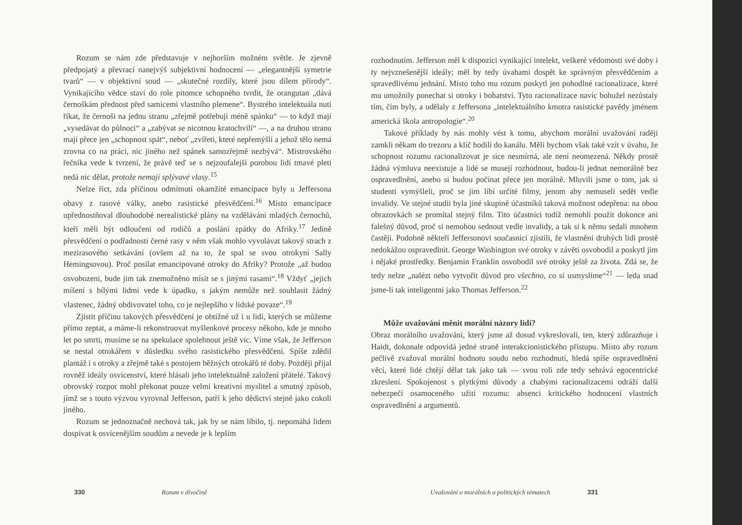Rozum se nám zde představuje v nejhorším možném světle. Je zjevně předpojatý a převrací nanejvýš subjektivní hodnocení — „elegantnější symetrie tvarů“ — v objektivní soud — „skutečné rozdíly, které jsou dílem přírody“. Vynikajícího vědce staví do role pitomce schopného tvrdit, že orangutan „dává černoškám přednost před samicemi vlastního plemene“. Bystrého intelektuála nutí říkat, že černoši na jednu stranu „zřejmě potřebují méně spánku“ — to když mají „vysedávat do půlnoci“ a „zabývat se nicotnou kratochvílí“ —, a na druhou stranu mají přece jen „schopnost spát“, neboť „zvířeti, které nepřemýšlí a jehož tělo nemá zrovna co na práci, nic jiného než spánek samozřejmě nezbývá“. Mistrovského řečníka vede k tvrzení, že právě teď se s nejzoufalejší porobou lidí tmavé pleti nedá nic dělat, protože nemají splývavé vlasy.<sup>15</sup>
Nelze říct, zda příčinou odmítnutí okamžité emancipace byly u Jeffersona obavy z rasové války, anebo rasistické přesvědčení.<sup>16</sup> Místo emancipace upřednostňoval dlouhodobé nerealistické plány na vzdělávání mladých černochů, kteří měli být odloučeni od rodičů a posláni zpátky do Afriky.<sup>17</sup> Jedině přesvědčení o podřadnosti černé rasy v něm však mohlo vyvolávat takový strach z mezirasového setkávání (ovšem až na to, že spal se svou otrokyní Sally Hemingsovou). Proč posílat emancipované otroky do Afriky? Protože „až budou osvobozeni, bude jim tak znemožněno mísit se s jinými rasami“.<sup>18</sup> Vždyť „jejich míšení s bílými lidmi vede k úpadku, s jakým nemůže než souhlasit žádný vlastenec, žádný obdivovatel toho, co je nejlepšího v lidské povaze“.<sup>19</sup>
Zjistit příčinu takových přesvědčení je obtížné už i u lidí, kterých se můžeme přímo zeptat, a máme-li rekonstruovat myšlenkové procesy někoho, kde je mnoho let po smrti, musíme se na spekulace spolehnout ještě víc. Víme však, že Jefferson se nestal otrokářem v důsledku svého rasistického přesvědčení. Spíše zdědil plantáž i s otroky a zřejmě také s postojem běžných otrokářů té doby. Později přijal rovněž ideály osvícenství, které hlásali jeho intelektuálně založení přátelé. Takový obrovský rozpor mohl překonat pouze velmi kreativní myslitel a smutný způsob, jímž se s touto výzvou vyrovnal Jefferson, patří k jeho dědictví stejně jako cokoli jiného.
Rozum se jednoznačně nechová tak, jak by se nám líbilo, tj. nepomáhá lidem dospívat k osvícenějším soudům a nevede je k lepším
330 Rozum v divočině
rozhodnutím. Jefferson měl k dispozici vynikající intelekt, veškeré vědomosti své doby i ty nejvznešenější ideály; měl by tedy úvahami dospět ke správným přesvědčením a spravedlivému jednání. Místo toho mu rozum poskytl jen pohodlné racionalizace, které mu umožnily ponechat si otroky i bohatství. Tyto racionalizace navíc bohužel nezůstaly tím, čím byly, a udělaly z Jeffersona „intelektuálního kmotra rasistické pavědy jménem americká škola antropologie“.<sup>20</sup>
Takové příklady by nás mohly vést k tomu, abychom morální uvažování raději zamkli někam do trezoru a klíč hodili do kanálu. Měli bychom však také vzít v úvahu, že schopnost rozumu racionalizovat je sice nesmírná, ale není neomezená. Někdy prostě žádná výmluva neexistuje a lidé se musejí rozhodnout, budou-li jednat nemorálně bez ospravedlnění, anebo si budou počínat přece jen morálně. Mluvili jsme o tom, jak si studenti vymýšleli, proč se jim líbí určité filmy, jenom aby nemuseli sedět vedle invalidy. Ve stejné studii byla jiné skupině účastníků taková možnost odepřena: na obou obrazovkách se promítal stejný film. Tito účastníci tudíž nemohli použít dokonce ani falešný důvod, proč si nemohou sednout vedle invalidy, a tak si k němu sedali mnohem častěji. Podobně někteří Jeffersonovi současníci zjistili, že vlastnění druhých lidí prostě nedokážou ospravedlnit. George Washington své otroky v závěti osvobodil a poskytl jim i nějaké prostředky. Benjamin Franklin osvobodil své otroky ještě za života. Zdá se, že tedy nelze „nalézt nebo vytvořit důvod pro všechno, co si usmyslíme“<sup>21</sup> — leda snad jsme-li tak inteligentní jako Thomas Jefferson.<sup>22</sup>
Může uvažování měnit morální názory lidí?
Obraz morálního uvažování, který jsme až dosud vykreslovali, ten, který zdůrazňuje i Haidt, dokonale odpovídá jedné straně interakcionistického přístupu. Místo aby rozum pečlivě zvažoval morální hodnotu soudu nebo rozhodnutí, hledá spíše ospravedlnění věcí, které lidé chtějí dělat tak jako tak — svou roli zde tedy sehrává egocentrické zkreslení. Spokojenost s plytkými důvody a chabými racionalizacemi odráží další nebezpečí osamoceného užití rozumu: absenci kritického hodnocení vlastních ospravedlnění a argumentů.
Uvažování o morálních a politických tématech 331